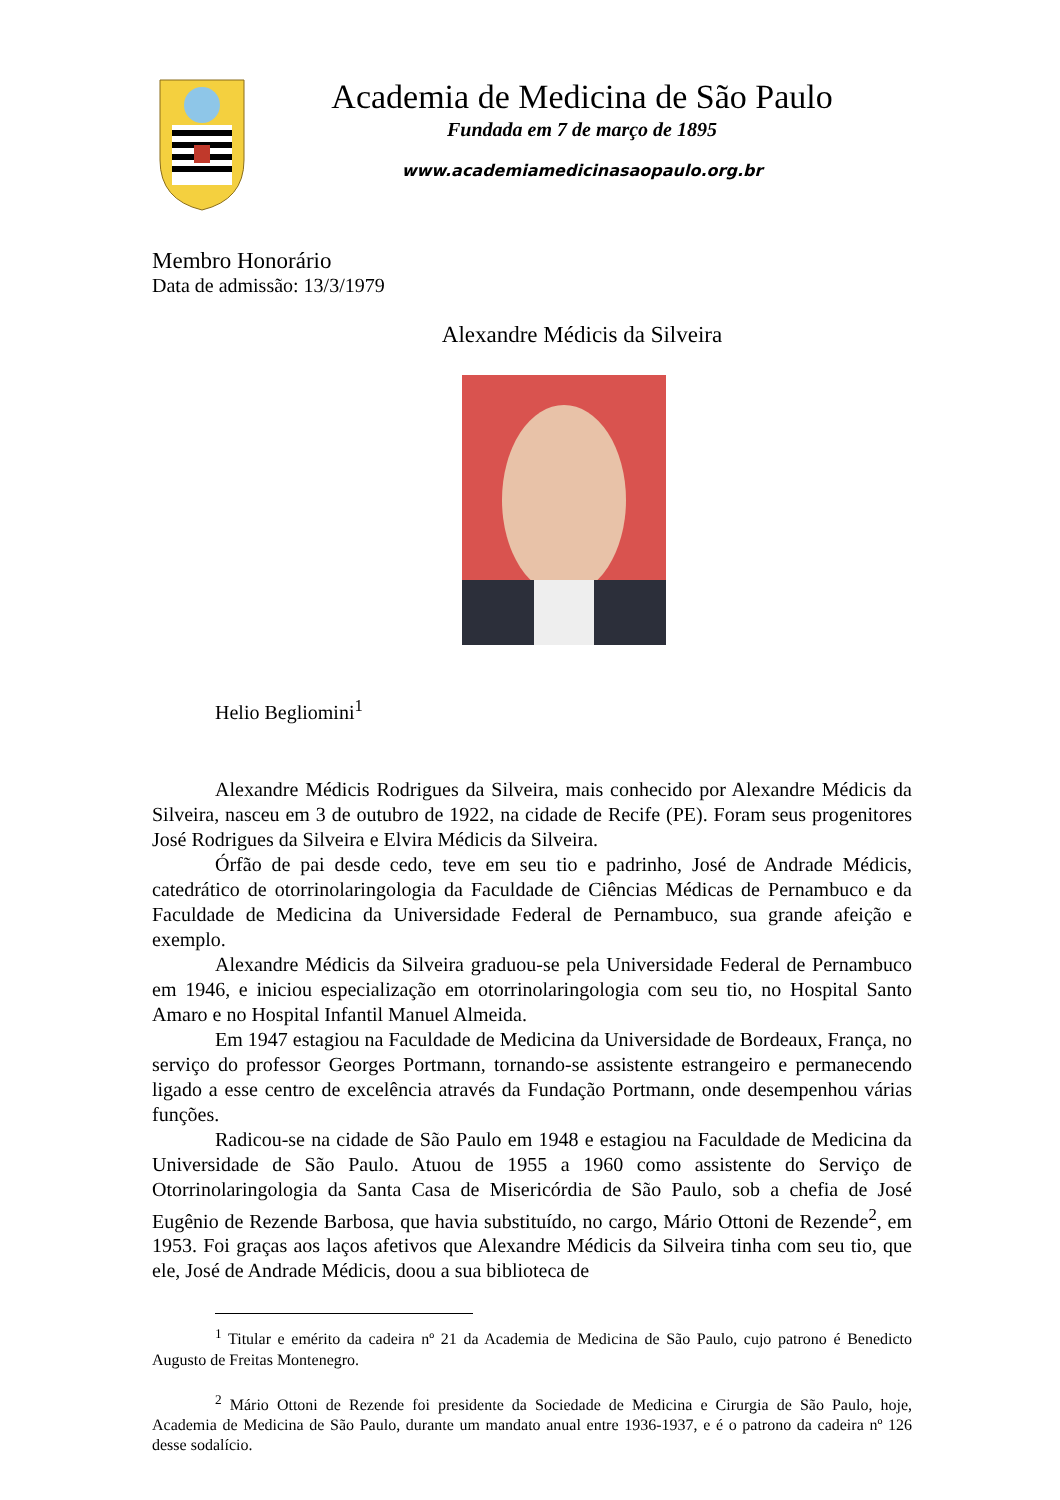Academia de Medicina de São Paulo
Fundada em 7 de março de 1895
www.academiamedicinasaopaulo.org.br
Membro Honorário
Data de admissão: 13/3/1979
Alexandre Médicis da Silveira
Helio Begliomini<sup>1</sup>
Alexandre Médicis Rodrigues da Silveira, mais conhecido por Alexandre Médicis da Silveira, nasceu em 3 de outubro de 1922, na cidade de Recife (PE). Foram seus progenitores José Rodrigues da Silveira e Elvira Médicis da Silveira.
Órfão de pai desde cedo, teve em seu tio e padrinho, José de Andrade Médicis, catedrático de otorrinolaringologia da Faculdade de Ciências Médicas de Pernambuco e da Faculdade de Medicina da Universidade Federal de Pernambuco, sua grande afeição e exemplo.
Alexandre Médicis da Silveira graduou-se pela Universidade Federal de Pernambuco em 1946, e iniciou especialização em otorrinolaringologia com seu tio, no Hospital Santo Amaro e no Hospital Infantil Manuel Almeida.
Em 1947 estagiou na Faculdade de Medicina da Universidade de Bordeaux, França, no serviço do professor Georges Portmann, tornando-se assistente estrangeiro e permanecendo ligado a esse centro de excelência através da Fundação Portmann, onde desempenhou várias funções.
Radicou-se na cidade de São Paulo em 1948 e estagiou na Faculdade de Medicina da Universidade de São Paulo. Atuou de 1955 a 1960 como assistente do Serviço de Otorrinolaringologia da Santa Casa de Misericórdia de São Paulo, sob a chefia de José Eugênio de Rezende Barbosa, que havia substituído, no cargo, Mário Ottoni de Rezende<sup>2</sup>, em 1953. Foi graças aos laços afetivos que Alexandre Médicis da Silveira tinha com seu tio, que ele, José de Andrade Médicis, doou a sua biblioteca de
<sup>1</sup> Titular e emérito da cadeira nº 21 da Academia de Medicina de São Paulo, cujo patrono é Benedicto Augusto de Freitas Montenegro.
<sup>2</sup> Mário Ottoni de Rezende foi presidente da Sociedade de Medicina e Cirurgia de São Paulo, hoje, Academia de Medicina de São Paulo, durante um mandato anual entre 1936-1937, e é o patrono da cadeira nº 126 desse sodalício.